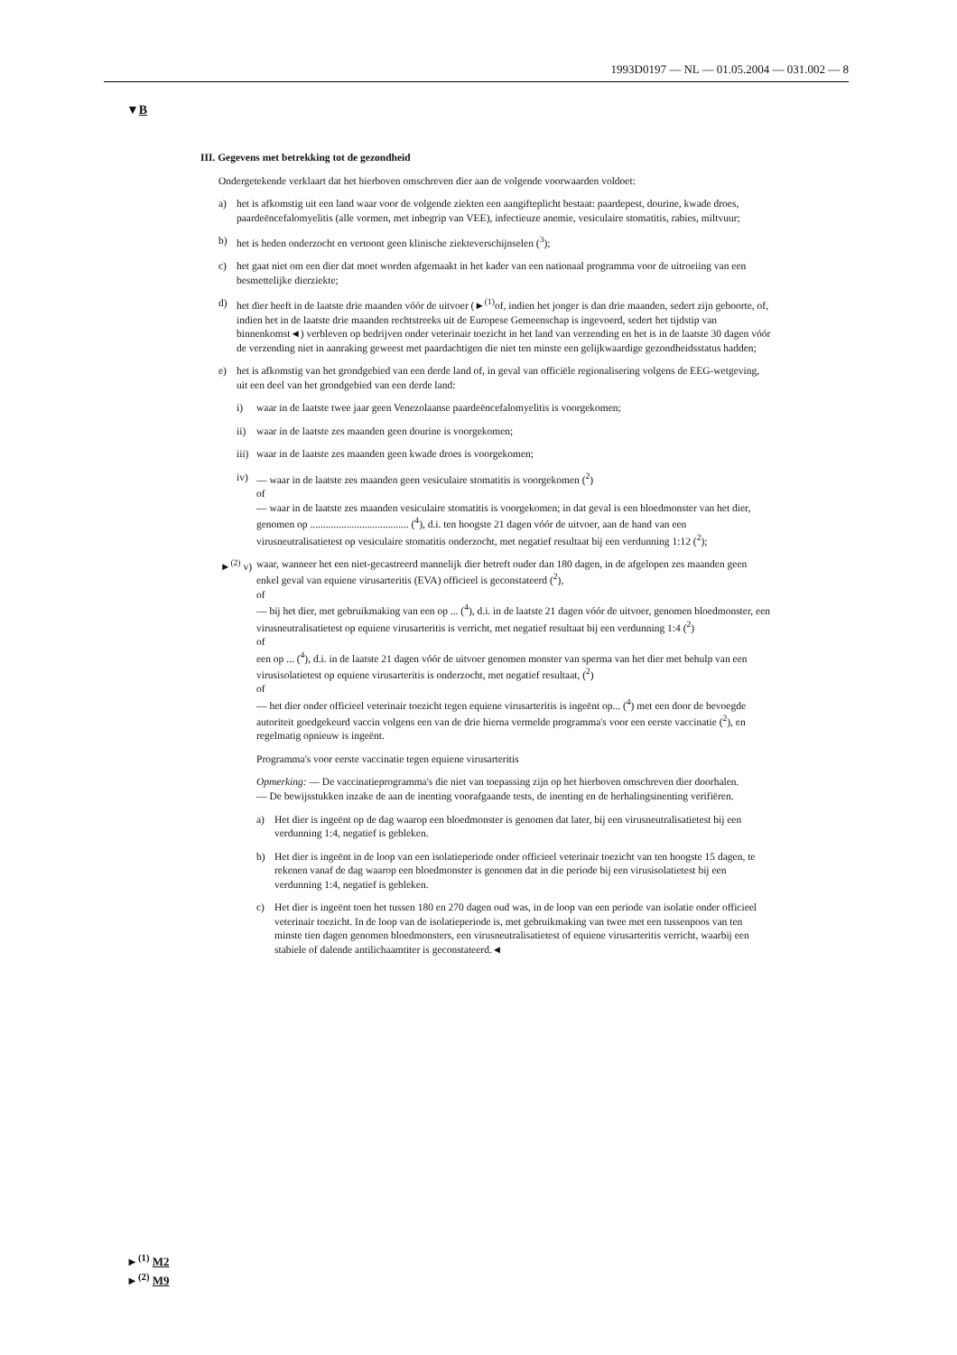1993D0197 — NL — 01.05.2004 — 031.002 — 8
▼B
III. Gegevens met betrekking tot de gezondheid
Ondergetekende verklaart dat het hierboven omschreven dier aan de volgende voorwaarden voldoet:
a) het is afkomstig uit een land waar voor de volgende ziekten een aangifteplicht bestaat: paardepest, dourine, kwade droes, paardeëncefalomyelitis (alle vormen, met inbegrip van VEE), infectieuze anemie, vesiculaire stomatitis, rabies, miltvuur;
b) het is heden onderzocht en vertoont geen klinische ziekteverschijnselen (<sup>3</sup>);
c) het gaat niet om een dier dat moet worden afgemaakt in het kader van een nationaal programma voor de uitroeiing van een besmettelijke dierziekte;
d) het dier heeft in de laatste drie maanden vóór de uitvoer (►<sup>(1)</sup>of, indien het jonger is dan drie maanden, sedert zijn geboorte, of, indien het in de laatste drie maanden rechtstreeks uit de Europese Gemeenschap is ingevoerd, sedert het tijdstip van binnenkomst◄) verbleven op bedrijven onder veterinair toezicht in het land van verzending en het is in de laatste 30 dagen vóór de verzending niet in aanraking geweest met paardachtigen die niet ten minste een gelijkwaardige gezondheidsstatus hadden;
e) het is afkomstig van het grondgebied van een derde land of, in geval van officiële regionalisering volgens de EEG-wetgeving, uit een deel van het grondgebied van een derde land:
i) waar in de laatste twee jaar geen Venezolaanse paardeëncefalomyelitis is voorgekomen;
ii) waar in de laatste zes maanden geen dourine is voorgekomen;
iii) waar in de laatste zes maanden geen kwade droes is voorgekomen;
iv) — waar in de laatste zes maanden geen vesiculaire stomatitis is voorgekomen (<sup>2</sup>)
of
— waar in de laatste zes maanden vesiculaire stomatitis is voorgekomen; in dat geval is een bloedmonster van het dier, genomen op ...................................... (<sup>4</sup>), d.i. ten hoogste 21 dagen vóór de uitvoer, aan de hand van een virusneutralisatietest op vesiculaire stomatitis onderzocht, met negatief resultaat bij een verdunning 1:12 (<sup>2</sup>);
►<sup>(2)</sup> v) waar, wanneer het een niet-gecastreerd mannelijk dier betreft ouder dan 180 dagen, in de afgelopen zes maanden geen enkel geval van equiene virusarteritis (EVA) officieel is geconstateerd (<sup>2</sup>),
of
— bij het dier, met gebruikmaking van een op ... (<sup>4</sup>), d.i. in de laatste 21 dagen vóór de uitvoer, genomen bloedmonster, een virusneutralisatietest op equiene virusarteritis is verricht, met negatief resultaat bij een verdunning 1:4 (<sup>2</sup>)
of
een op ... (<sup>4</sup>), d.i. in de laatste 21 dagen vóór de uitvoer genomen monster van sperma van het dier met behulp van een virusisolatietest op equiene virusarteritis is onderzocht, met negatief resultaat, (<sup>2</sup>)
of
— het dier onder officieel veterinair toezicht tegen equiene virusarteritis is ingeënt op... (<sup>4</sup>) met een door de bevoegde autoriteit goedgekeurd vaccin volgens een van de drie hierna vermelde programma's voor een eerste vaccinatie (<sup>2</sup>), en regelmatig opnieuw is ingeënt.
Programma's voor eerste vaccinatie tegen equiene virusarteritis
Opmerking: — De vaccinatieprogramma's die niet van toepassing zijn op het hierboven omschreven dier doorhalen.
— De bewijsstukken inzake de aan de inenting voorafgaande tests, de inenting en de herhalingsinenting verifiëren.
a) Het dier is ingeënt op de dag waarop een bloedmonster is genomen dat later, bij een virusneutralisatietest bij een verdunning 1:4, negatief is gebleken.
b) Het dier is ingeënt in de loop van een isolatieperiode onder officieel veterinair toezicht van ten hoogste 15 dagen, te rekenen vanaf de dag waarop een bloedmonster is genomen dat in die periode bij een virusisolatietest bij een verdunning 1:4, negatief is gebleken.
c) Het dier is ingeënt toen het tussen 180 en 270 dagen oud was, in de loop van een periode van isolatie onder officieel veterinair toezicht. In de loop van de isolatieperiode is, met gebruikmaking van twee met een tussenpoos van ten minste tien dagen genomen bloedmonsters, een virusneutralisatietest of equiene virusarteritis verricht, waarbij een stabiele of dalende antilichaamtiter is geconstateerd.◄
►<sup>(1)</sup> M2
►<sup>(2)</sup> M9